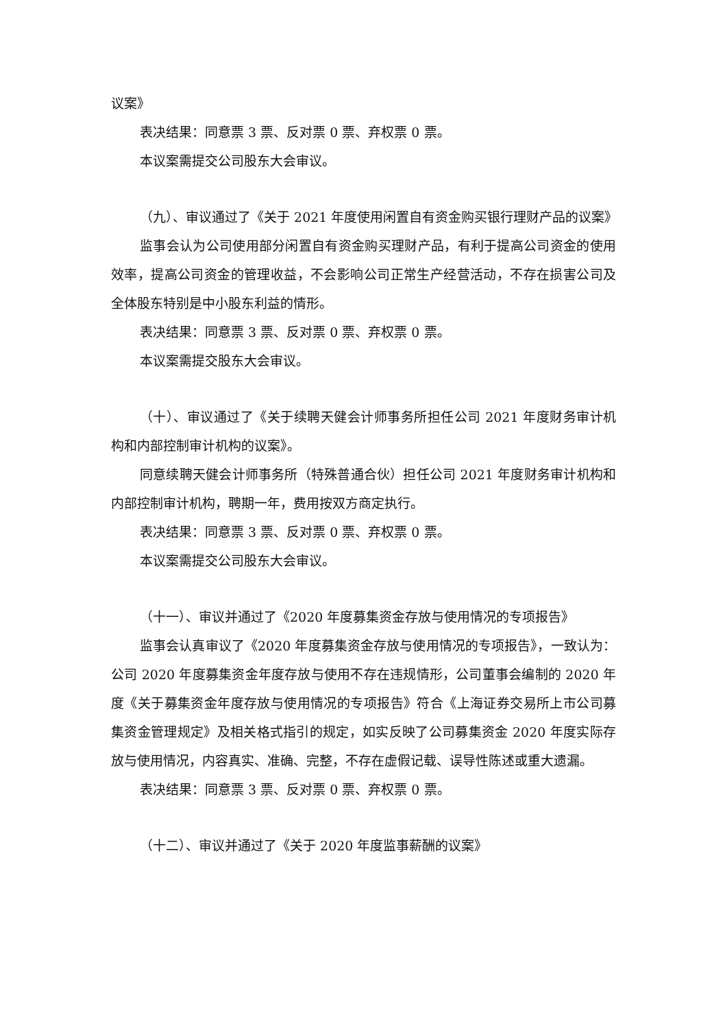议案》
表决结果：同意票 3 票、反对票 0 票、弃权票 0 票。
本议案需提交公司股东大会审议。
（九）、审议通过了《关于 2021 年度使用闲置自有资金购买银行理财产品的议案》
监事会认为公司使用部分闲置自有资金购买理财产品，有利于提高公司资金的使用效率，提高公司资金的管理收益，不会影响公司正常生产经营活动，不存在损害公司及全体股东特别是中小股东利益的情形。
表决结果：同意票 3 票、反对票 0 票、弃权票 0 票。
本议案需提交股东大会审议。
（十）、审议通过了《关于续聘天健会计师事务所担任公司 2021 年度财务审计机构和内部控制审计机构的议案》。
同意续聘天健会计师事务所（特殊普通合伙）担任公司 2021 年度财务审计机构和内部控制审计机构，聘期一年，费用按双方商定执行。
表决结果：同意票 3 票、反对票 0 票、弃权票 0 票。
本议案需提交公司股东大会审议。
（十一）、审议并通过了《2020 年度募集资金存放与使用情况的专项报告》
监事会认真审议了《2020 年度募集资金存放与使用情况的专项报告》，一致认为：公司 2020 年度募集资金年度存放与使用不存在违规情形，公司董事会编制的 2020 年度《关于募集资金年度存放与使用情况的专项报告》符合《上海证券交易所上市公司募集资金管理规定》及相关格式指引的规定，如实反映了公司募集资金 2020 年度实际存放与使用情况，内容真实、准确、完整，不存在虚假记载、误导性陈述或重大遗漏。
表决结果：同意票 3 票、反对票 0 票、弃权票 0 票。
（十二）、审议并通过了《关于 2020 年度监事薪酬的议案》